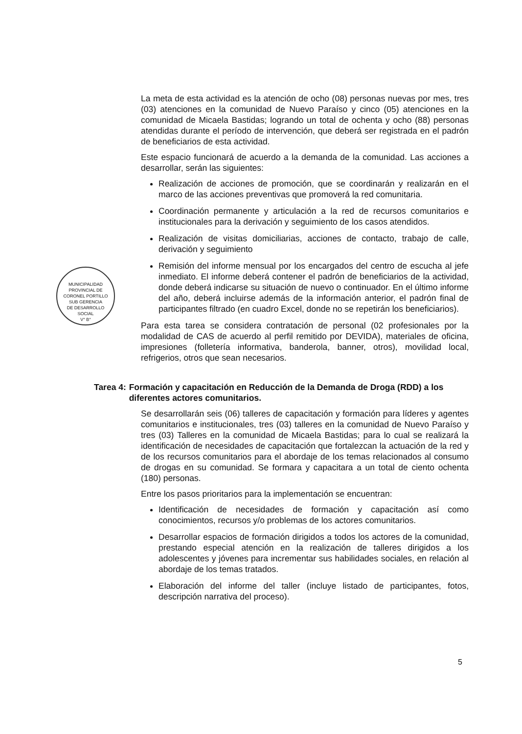MUNICIPALIDAD PROVINCIAL DE CORONEL PORTILLO
SUB GERENCIA
DE DESARROLLO
SOCIAL
V° B°
La meta de esta actividad es la atención de ocho (08) personas nuevas por mes, tres (03) atenciones en la comunidad de Nuevo Paraíso y cinco (05) atenciones en la comunidad de Micaela Bastidas; logrando un total de ochenta y ocho (88) personas atendidas durante el período de intervención, que deberá ser registrada en el padrón de beneficiarios de esta actividad.
Este espacio funcionará de acuerdo a la demanda de la comunidad. Las acciones a desarrollar, serán las siguientes:
Realización de acciones de promoción, que se coordinarán y realizarán en el marco de las acciones preventivas que promoverá la red comunitaria.
Coordinación permanente y articulación a la red de recursos comunitarios e institucionales para la derivación y seguimiento de los casos atendidos.
Realización de visitas domiciliarias, acciones de contacto, trabajo de calle, derivación y seguimiento
Remisión del informe mensual por los encargados del centro de escucha al jefe inmediato. El informe deberá contener el padrón de beneficiarios de la actividad, donde deberá indicarse su situación de nuevo o continuador. En el último informe del año, deberá incluirse además de la información anterior, el padrón final de participantes filtrado (en cuadro Excel, donde no se repetirán los beneficiarios).
Para esta tarea se considera contratación de personal (02 profesionales por la modalidad de CAS de acuerdo al perfil remitido por DEVIDA), materiales de oficina, impresiones (folletería informativa, banderola, banner, otros), movilidad local, refrigerios, otros que sean necesarios.
Tarea 4: Formación y capacitación en Reducción de la Demanda de Droga (RDD) a los diferentes actores comunitarios.
Se desarrollarán seis (06) talleres de capacitación y formación para líderes y agentes comunitarios e institucionales, tres (03) talleres en la comunidad de Nuevo Paraíso y tres (03) Talleres en la comunidad de Micaela Bastidas; para lo cual se realizará la identificación de necesidades de capacitación que fortalezcan la actuación de la red y de los recursos comunitarios para el abordaje de los temas relacionados al consumo de drogas en su comunidad. Se formara y capacitara a un total de ciento ochenta (180) personas.
Entre los pasos prioritarios para la implementación se encuentran:
Identificación de necesidades de formación y capacitación así como conocimientos, recursos y/o problemas de los actores comunitarios.
Desarrollar espacios de formación dirigidos a todos los actores de la comunidad, prestando especial atención en la realización de talleres dirigidos a los adolescentes y jóvenes para incrementar sus habilidades sociales, en relación al abordaje de los temas tratados.
Elaboración del informe del taller (incluye listado de participantes, fotos, descripción narrativa del proceso).
5